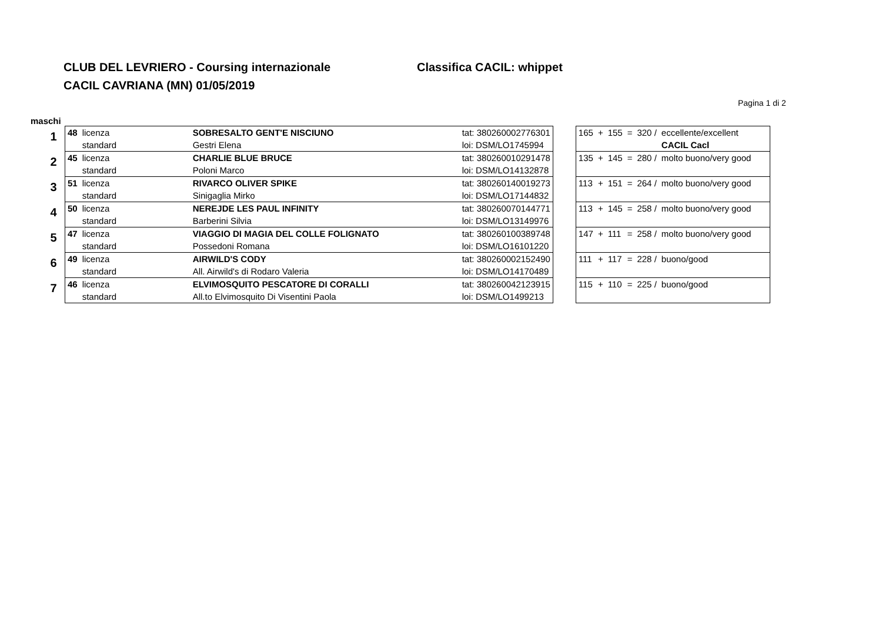CLUB DEL LEVRIERO - Coursing internazionale Classifica CACIL: whippet
CACIL CAVRIANA (MN) 01/05/2019
Pagina 1 di 2
maschi
| 1 | 48 | licenza | SOBRESALTO GENT'E NISCIUNO | tat: 380260002776301 | | 165 | + | 155 | = | 320 / | eccellente/excellent |
| | | standard | Gestri Elena | loi: DSM/LO1745994 | | | | | | | CACIL Cacl |
| 2 | 45 | licenza | CHARLIE BLUE BRUCE | tat: 380260010291478 | | 135 | + | 145 | = | 280 / | molto buono/very good |
| | | standard | Poloni Marco | loi: DSM/LO14132878 | | | | | | | |
| 3 | 51 | licenza | RIVARCO OLIVER SPIKE | tat: 380260140019273 | | 113 | + | 151 | = | 264 / | molto buono/very good |
| | | standard | Sinigaglia Mirko | loi: DSM/LO17144832 | | | | | | | |
| 4 | 50 | licenza | NEREJDE LES PAUL INFINITY | tat: 380260070144771 | | 113 | + | 145 | = | 258 / | molto buono/very good |
| | | standard | Barberini Silvia | loi: DSM/LO13149976 | | | | | | | |
| 5 | 47 | licenza | VIAGGIO DI MAGIA DEL COLLE FOLIGNATO | tat: 380260100389748 | | 147 | + | 111 | = | 258 / | molto buono/very good |
| | | standard | Possedoni Romana | loi: DSM/LO16101220 | | | | | | | |
| 6 | 49 | licenza | AIRWILD'S CODY | tat: 380260002152490 | | 111 | + | 117 | = | 228 / | buono/good |
| | | standard | All. Airwild's di Rodaro Valeria | loi: DSM/LO14170489 | | | | | | | |
| 7 | 46 | licenza | ELVIMOSQUITO PESCATORE DI CORALLI | tat: 380260042123915 | | 115 | + | 110 | = | 225 / | buono/good |
| | | standard | All.to Elvimosquito Di Visentini Paola | loi: DSM/LO1499213 | | | | | | | |